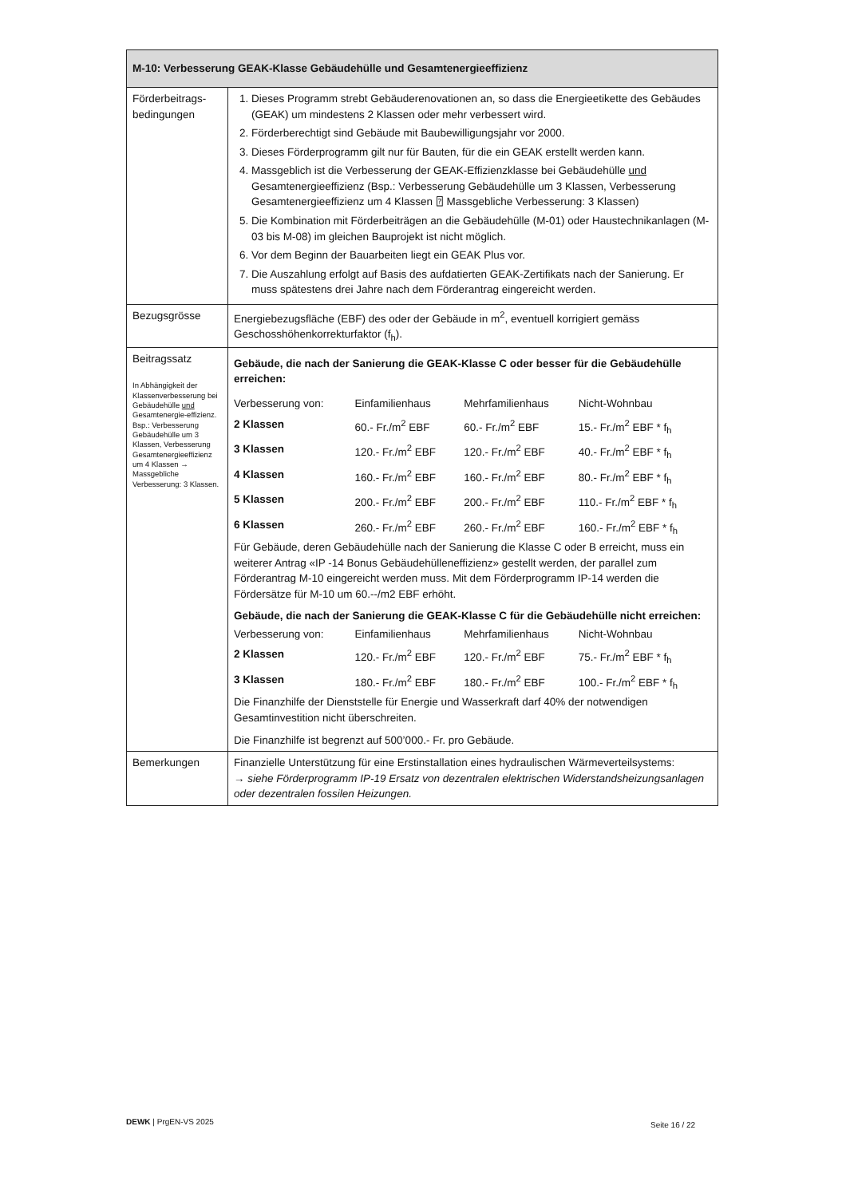| M-10: Verbesserung GEAK-Klasse Gebäudehülle und Gesamtenergieeffizienz | |
| Förderbeitrags-bedingungen | 1. Dieses Programm strebt Gebäuderenovationen an, so dass die Energieetikette des Gebäudes (GEAK) um mindestens 2 Klassen oder mehr verbessert wird. 2. Förderberechtigt sind Gebäude mit Baubewilligungsjahr vor 2000. 3. Dieses Förderprogramm gilt nur für Bauten, für die ein GEAK erstellt werden kann. 4. Massgeblich ist die Verbesserung der GEAK-Effizienzklasse bei Gebäudehülle und Gesamtenergieeffizienz (Bsp.: Verbesserung Gebäudehülle um 3 Klassen, Verbesserung Gesamtenergieeffizienz um 4 Klassen ⍰ Massgebliche Verbesserung: 3 Klassen) 5. Die Kombination mit Förderbeiträgen an die Gebäudehülle (M-01) oder Haustechnikanlagen (M-03 bis M-08) im gleichen Bauprojekt ist nicht möglich. 6. Vor dem Beginn der Bauarbeiten liegt ein GEAK Plus vor. 7. Die Auszahlung erfolgt auf Basis des aufdatierten GEAK-Zertifikats nach der Sanierung. Er muss spätestens drei Jahre nach dem Förderantrag eingereicht werden. |
| Bezugsgrösse | Energiebezugsfläche (EBF) des oder der Gebäude in m<sup>2</sup>, eventuell korrigiert gemäss Geschosshöhenkorrekturfaktor (f<sub>h</sub>). |
| Beitragssatz In Abhängigkeit der Klassenverbesserung bei Gebäudehülle und Gesamtenergie-effizienz. Bsp.: Verbesserung Gebäudehülle um 3 Klassen, Verbesserung Gesamtenergieeffizienz um 4 Klassen → Massgebliche Verbesserung: 3 Klassen. | Gebäude, die nach der Sanierung die GEAK-Klasse C oder besser für die Gebäudehülle erreichen: / Verbesserung von: / Einfamilienhaus / Mehrfamilienhaus / Nicht-Wohnbau / / 2 Klassen / 60.- Fr./m<sup>2</sup> EBF / 60.- Fr./m<sup>2</sup> EBF / 15.- Fr./m<sup>2</sup> EBF * f<sub>h</sub> / / 3 Klassen / 120.- Fr./m<sup>2</sup> EBF / 120.- Fr./m<sup>2</sup> EBF / 40.- Fr./m<sup>2</sup> EBF * f<sub>h</sub> / / 4 Klassen / 160.- Fr./m<sup>2</sup> EBF / 160.- Fr./m<sup>2</sup> EBF / 80.- Fr./m<sup>2</sup> EBF * f<sub>h</sub> / / 5 Klassen / 200.- Fr./m<sup>2</sup> EBF / 200.- Fr./m<sup>2</sup> EBF / 110.- Fr./m<sup>2</sup> EBF * f<sub>h</sub> / / 6 Klassen / 260.- Fr./m<sup>2</sup> EBF / 260.- Fr./m<sup>2</sup> EBF / 160.- Fr./m<sup>2</sup> EBF * f<sub>h</sub> / Für Gebäude, deren Gebäudehülle nach der Sanierung die Klasse C oder B erreicht, muss ein weiterer Antrag «IP -14 Bonus Gebäudehülleneffizienz» gestellt werden, der parallel zum Förderantrag M-10 eingereicht werden muss. Mit dem Förderprogramm IP-14 werden die Fördersätze für M-10 um 60.--/m2 EBF erhöht. Gebäude, die nach der Sanierung die GEAK-Klasse C für die Gebäudehülle nicht erreichen: / Verbesserung von: / Einfamilienhaus / Mehrfamilienhaus / Nicht-Wohnbau / / 2 Klassen / 120.- Fr./m<sup>2</sup> EBF / 120.- Fr./m<sup>2</sup> EBF / 75.- Fr./m<sup>2</sup> EBF * f<sub>h</sub> / / 3 Klassen / 180.- Fr./m<sup>2</sup> EBF / 180.- Fr./m<sup>2</sup> EBF / 100.- Fr./m<sup>2</sup> EBF * f<sub>h</sub> / Die Finanzhilfe der Dienststelle für Energie und Wasserkraft darf 40% der notwendigen Gesamtinvestition nicht überschreiten. Die Finanzhilfe ist begrenzt auf 500’000.- Fr. pro Gebäude. |
| Bemerkungen | Finanzielle Unterstützung für eine Erstinstallation eines hydraulischen Wärmeverteilsystems: → siehe Förderprogramm IP-19 Ersatz von dezentralen elektrischen Widerstandsheizungsanlagen oder dezentralen fossilen Heizungen. |
DEWK | PrgEN-VS 2025 Seite 16 / 22